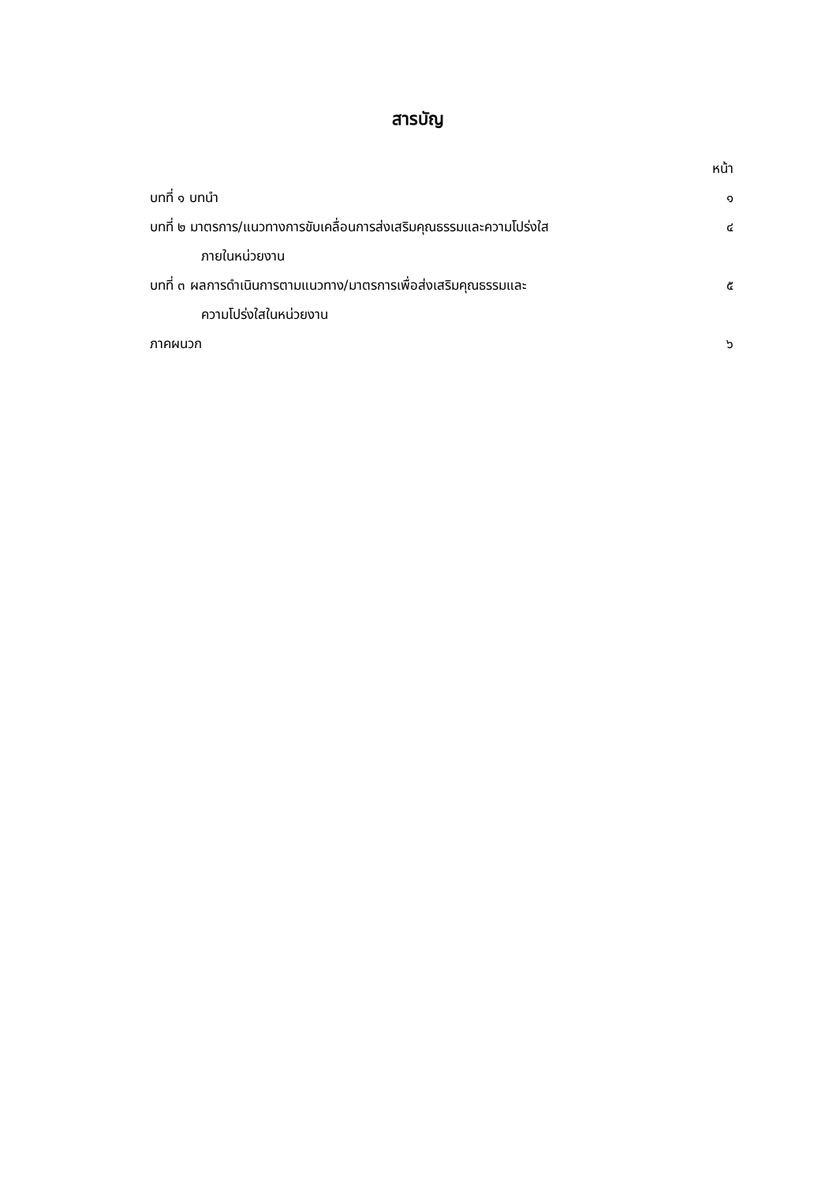สารบัญ
หน้า
บทที่ ๑ บทนำ ๑
บทที่ ๒ มาตรการ/แนวทางการขับเคลื่อนการส่งเสริมคุณธรรมและความโปร่งใส ๔
ภายในหน่วยงาน
บทที่ ๓ ผลการดำเนินการตามแนวทาง/มาตรการเพื่อส่งเสริมคุณธรรมและ ๕
ความโปร่งใสในหน่วยงาน
ภาคผนวก ๖